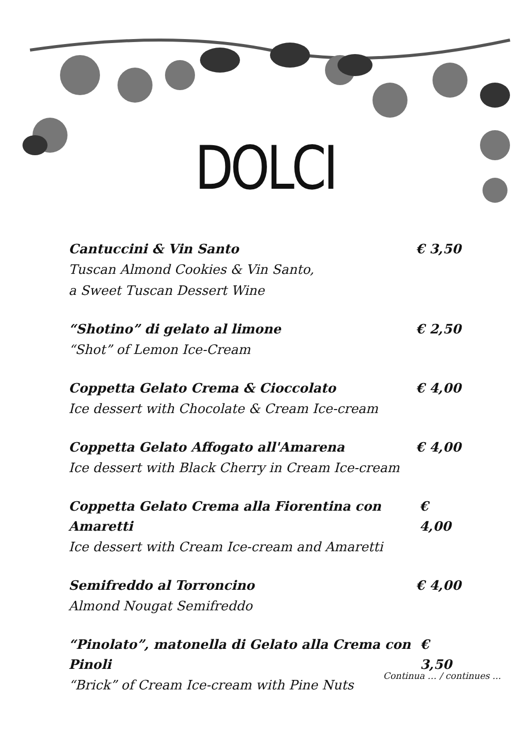DOLCI
Cantuccini & Vin Santo € 3,50
Tuscan Almond Cookies & Vin Santo,
a Sweet Tuscan Dessert Wine
“Shotino” di gelato al limone € 2,50
“Shot” of Lemon Ice-Cream
Coppetta Gelato Crema & Cioccolato € 4,00
Ice dessert with Chocolate & Cream Ice-cream
Coppetta Gelato Affogato all'Amarena € 4,00
Ice dessert with Black Cherry in Cream Ice-cream
Coppetta Gelato Crema alla Fiorentina con Amaretti € 4,00
Ice dessert with Cream Ice-cream and Amaretti
Semifreddo al Torroncino € 4,00
Almond Nougat Semifreddo
“Pinolato”, matonella di Gelato alla Crema con Pinoli € 3,50
Continua … / continues ...
“Brick” of Cream Ice-cream with Pine Nuts